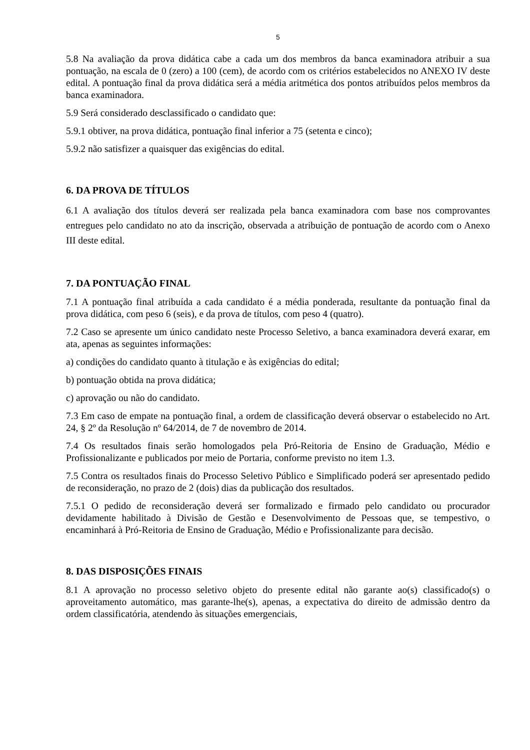5
5.8 Na avaliação da prova didática cabe a cada um dos membros da banca examinadora atribuir a sua pontuação, na escala de 0 (zero) a 100 (cem), de acordo com os critérios estabelecidos no ANEXO IV deste edital. A pontuação final da prova didática será a média aritmética dos pontos atribuídos pelos membros da banca examinadora.
5.9 Será considerado desclassificado o candidato que:
5.9.1 obtiver, na prova didática, pontuação final inferior a 75 (setenta e cinco);
5.9.2 não satisfizer a quaisquer das exigências do edital.
6. DA PROVA DE TÍTULOS
6.1 A avaliação dos títulos deverá ser realizada pela banca examinadora com base nos comprovantes entregues pelo candidato no ato da inscrição, observada a atribuição de pontuação de acordo com o Anexo III deste edital.
7. DA PONTUAÇÃO FINAL
7.1 A pontuação final atribuída a cada candidato é a média ponderada, resultante da pontuação final da prova didática, com peso 6 (seis), e da prova de títulos, com peso 4 (quatro).
7.2 Caso se apresente um único candidato neste Processo Seletivo, a banca examinadora deverá exarar, em ata, apenas as seguintes informações:
a) condições do candidato quanto à titulação e às exigências do edital;
b) pontuação obtida na prova didática;
c) aprovação ou não do candidato.
7.3 Em caso de empate na pontuação final, a ordem de classificação deverá observar o estabelecido no Art. 24, § 2º da Resolução nº 64/2014, de 7 de novembro de 2014.
7.4 Os resultados finais serão homologados pela Pró-Reitoria de Ensino de Graduação, Médio e Profissionalizante e publicados por meio de Portaria, conforme previsto no item 1.3.
7.5 Contra os resultados finais do Processo Seletivo Público e Simplificado poderá ser apresentado pedido de reconsideração, no prazo de 2 (dois) dias da publicação dos resultados.
7.5.1 O pedido de reconsideração deverá ser formalizado e firmado pelo candidato ou procurador devidamente habilitado à Divisão de Gestão e Desenvolvimento de Pessoas que, se tempestivo, o encaminhará à Pró-Reitoria de Ensino de Graduação, Médio e Profissionalizante para decisão.
8. DAS DISPOSIÇÕES FINAIS
8.1 A aprovação no processo seletivo objeto do presente edital não garante ao(s) classificado(s) o aproveitamento automático, mas garante-lhe(s), apenas, a expectativa do direito de admissão dentro da ordem classificatória, atendendo às situações emergenciais,